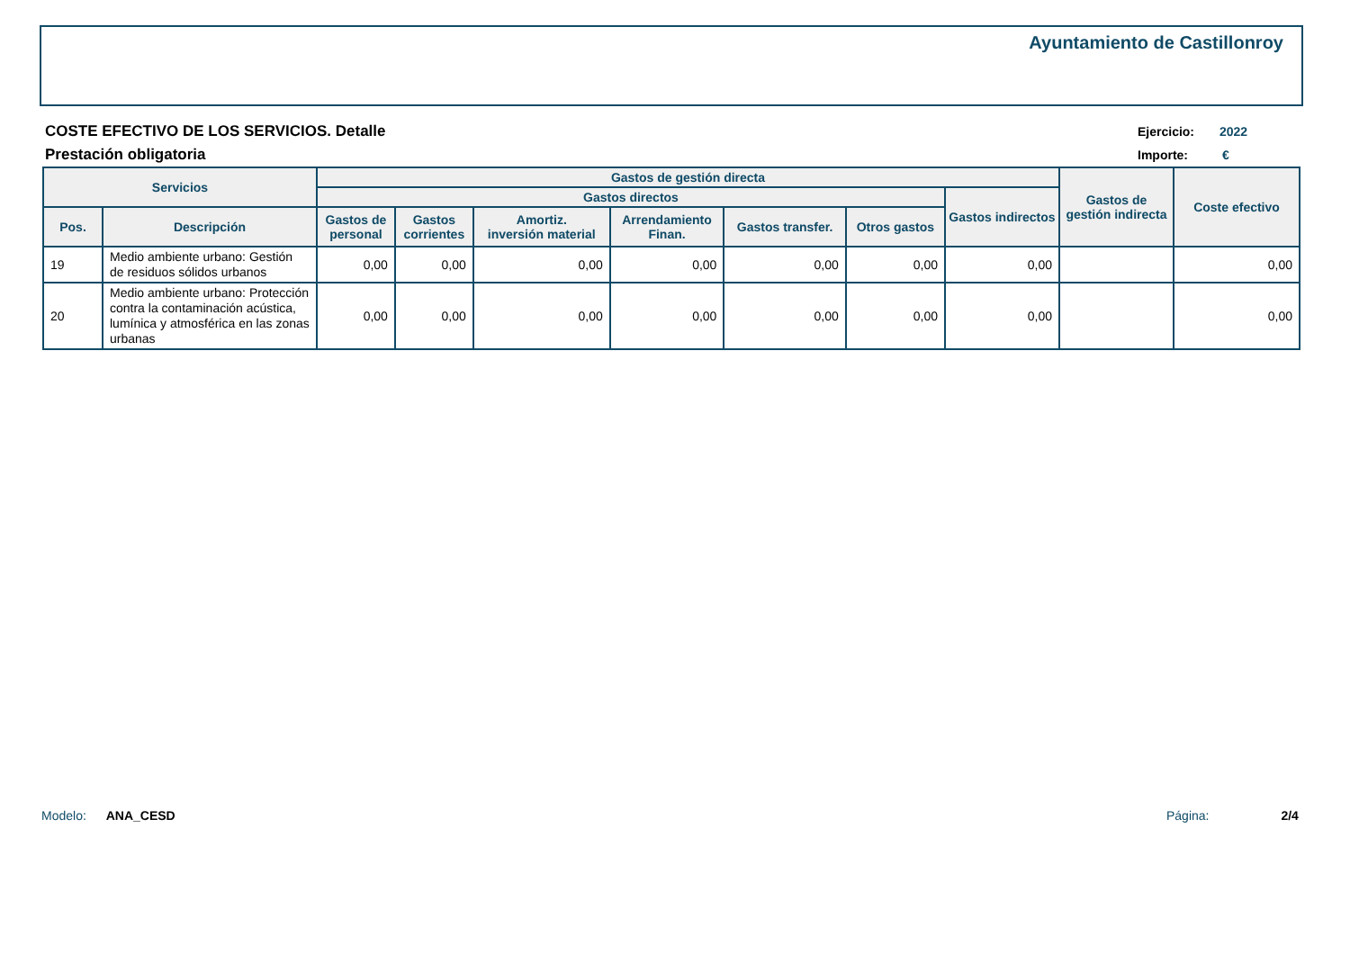Ayuntamiento de Castillonroy
COSTE EFECTIVO DE LOS SERVICIOS. Detalle
Prestación obligatoria
Ejercicio: 2022
Importe: €
| Servicios | | Gastos de gestión directa | | | | | | | Gastos de gestión indirecta | Coste efectivo |
| --- | --- | --- | --- | --- | --- | --- | --- | --- | --- | --- |
| | | Gastos directos | | | | | | Gastos indirectos | | |
| Pos. | Descripción | Gastos de personal | Gastos corrientes | Amortiz. inversión material | Arrendamiento Finan. | Gastos transfer. | Otros gastos | | | |
| 19 | Medio ambiente urbano: Gestión de residuos sólidos urbanos | 0,00 | 0,00 | 0,00 | 0,00 | 0,00 | 0,00 | 0,00 | | 0,00 |
| 20 | Medio ambiente urbano: Protección contra la contaminación acústica, lumínica y atmosférica en las zonas urbanas | 0,00 | 0,00 | 0,00 | 0,00 | 0,00 | 0,00 | 0,00 | | 0,00 |
Modelo: ANA_CESD Página: 2/4